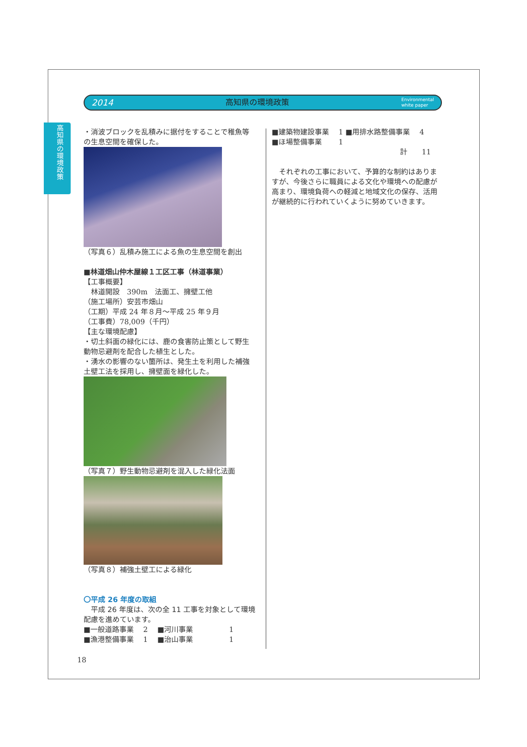2014 高知県の環境政策 Environmental
white paper
高知県の環境政策
・消波ブロックを乱積みに据付をすることで稚魚等の生息空間を確保した。
（写真６）乱積み施工による魚の生息空間を創出
■林道畑山仲木屋線１工区工事（林道事業）
【工事概要】
　林道開設　390m　法面工、擁壁工他
（施工場所）安芸市畑山
（工期）平成 24 年８月～平成 25 年９月
（工事費）78,009（千円）
【主な環境配慮】
・切土斜面の緑化には、鹿の食害防止策として野生動物忌避剤を配合した植生とした。
・湧水の影響のない箇所は、発生土を利用した補強土壁工法を採用し、擁壁面を緑化した。
（写真７）野生動物忌避剤を混入した緑化法面
（写真８）補強土壁工による緑化
〇平成 26 年度の取組
　平成 26 年度は、次の全 11 工事を対象として環境配慮を進めています。
■一般道路事業　 2　 ■河川事業　　　　　1
■漁港整備事業　 1　 ■治山事業　　　　　1
■建築物建設事業　 1 ■用排水路整備事業　 4
■ほ場整備事業　　 1
計　　11
　それぞれの工事において、予算的な制約はありますが、今後さらに職員による文化や環境への配慮が高まり、環境負荷への軽減と地域文化の保存、活用が継続的に行われていくように努めていきます。
18